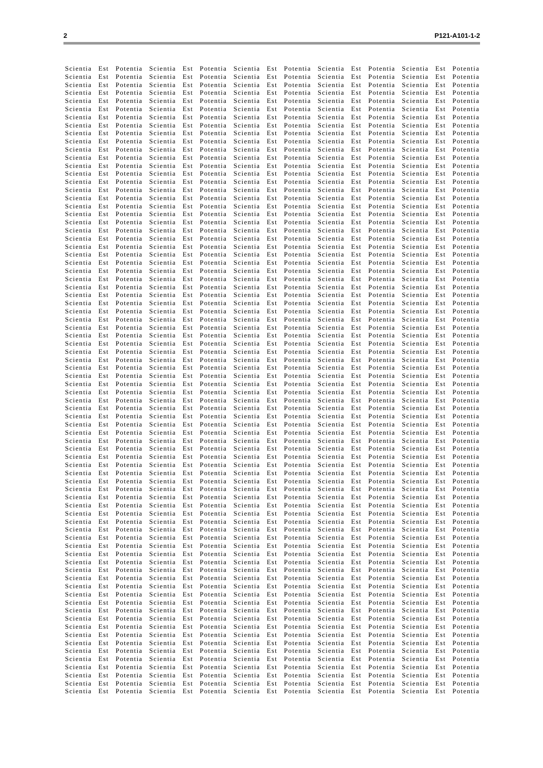2 P121-A101-1-2
Scientia Est Potentia Scientia Est Potentia Scientia Est Potentia Scientia Est Potentia Scientia Est Potentia
Scientia Est Potentia Scientia Est Potentia Scientia Est Potentia Scientia Est Potentia Scientia Est Potentia
Scientia Est Potentia Scientia Est Potentia Scientia Est Potentia Scientia Est Potentia Scientia Est Potentia
Scientia Est Potentia Scientia Est Potentia Scientia Est Potentia Scientia Est Potentia Scientia Est Potentia
Scientia Est Potentia Scientia Est Potentia Scientia Est Potentia Scientia Est Potentia Scientia Est Potentia
Scientia Est Potentia Scientia Est Potentia Scientia Est Potentia Scientia Est Potentia Scientia Est Potentia
Scientia Est Potentia Scientia Est Potentia Scientia Est Potentia Scientia Est Potentia Scientia Est Potentia
Scientia Est Potentia Scientia Est Potentia Scientia Est Potentia Scientia Est Potentia Scientia Est Potentia
Scientia Est Potentia Scientia Est Potentia Scientia Est Potentia Scientia Est Potentia Scientia Est Potentia
Scientia Est Potentia Scientia Est Potentia Scientia Est Potentia Scientia Est Potentia Scientia Est Potentia
Scientia Est Potentia Scientia Est Potentia Scientia Est Potentia Scientia Est Potentia Scientia Est Potentia
Scientia Est Potentia Scientia Est Potentia Scientia Est Potentia Scientia Est Potentia Scientia Est Potentia
Scientia Est Potentia Scientia Est Potentia Scientia Est Potentia Scientia Est Potentia Scientia Est Potentia
Scientia Est Potentia Scientia Est Potentia Scientia Est Potentia Scientia Est Potentia Scientia Est Potentia
Scientia Est Potentia Scientia Est Potentia Scientia Est Potentia Scientia Est Potentia Scientia Est Potentia
Scientia Est Potentia Scientia Est Potentia Scientia Est Potentia Scientia Est Potentia Scientia Est Potentia
Scientia Est Potentia Scientia Est Potentia Scientia Est Potentia Scientia Est Potentia Scientia Est Potentia
Scientia Est Potentia Scientia Est Potentia Scientia Est Potentia Scientia Est Potentia Scientia Est Potentia
Scientia Est Potentia Scientia Est Potentia Scientia Est Potentia Scientia Est Potentia Scientia Est Potentia
Scientia Est Potentia Scientia Est Potentia Scientia Est Potentia Scientia Est Potentia Scientia Est Potentia
Scientia Est Potentia Scientia Est Potentia Scientia Est Potentia Scientia Est Potentia Scientia Est Potentia
Scientia Est Potentia Scientia Est Potentia Scientia Est Potentia Scientia Est Potentia Scientia Est Potentia
Scientia Est Potentia Scientia Est Potentia Scientia Est Potentia Scientia Est Potentia Scientia Est Potentia
Scientia Est Potentia Scientia Est Potentia Scientia Est Potentia Scientia Est Potentia Scientia Est Potentia
Scientia Est Potentia Scientia Est Potentia Scientia Est Potentia Scientia Est Potentia Scientia Est Potentia
Scientia Est Potentia Scientia Est Potentia Scientia Est Potentia Scientia Est Potentia Scientia Est Potentia
Scientia Est Potentia Scientia Est Potentia Scientia Est Potentia Scientia Est Potentia Scientia Est Potentia
Scientia Est Potentia Scientia Est Potentia Scientia Est Potentia Scientia Est Potentia Scientia Est Potentia
Scientia Est Potentia Scientia Est Potentia Scientia Est Potentia Scientia Est Potentia Scientia Est Potentia
Scientia Est Potentia Scientia Est Potentia Scientia Est Potentia Scientia Est Potentia Scientia Est Potentia
Scientia Est Potentia Scientia Est Potentia Scientia Est Potentia Scientia Est Potentia Scientia Est Potentia
Scientia Est Potentia Scientia Est Potentia Scientia Est Potentia Scientia Est Potentia Scientia Est Potentia
Scientia Est Potentia Scientia Est Potentia Scientia Est Potentia Scientia Est Potentia Scientia Est Potentia
Scientia Est Potentia Scientia Est Potentia Scientia Est Potentia Scientia Est Potentia Scientia Est Potentia
Scientia Est Potentia Scientia Est Potentia Scientia Est Potentia Scientia Est Potentia Scientia Est Potentia
Scientia Est Potentia Scientia Est Potentia Scientia Est Potentia Scientia Est Potentia Scientia Est Potentia
Scientia Est Potentia Scientia Est Potentia Scientia Est Potentia Scientia Est Potentia Scientia Est Potentia
Scientia Est Potentia Scientia Est Potentia Scientia Est Potentia Scientia Est Potentia Scientia Est Potentia
Scientia Est Potentia Scientia Est Potentia Scientia Est Potentia Scientia Est Potentia Scientia Est Potentia
Scientia Est Potentia Scientia Est Potentia Scientia Est Potentia Scientia Est Potentia Scientia Est Potentia
Scientia Est Potentia Scientia Est Potentia Scientia Est Potentia Scientia Est Potentia Scientia Est Potentia
Scientia Est Potentia Scientia Est Potentia Scientia Est Potentia Scientia Est Potentia Scientia Est Potentia
Scientia Est Potentia Scientia Est Potentia Scientia Est Potentia Scientia Est Potentia Scientia Est Potentia
Scientia Est Potentia Scientia Est Potentia Scientia Est Potentia Scientia Est Potentia Scientia Est Potentia
Scientia Est Potentia Scientia Est Potentia Scientia Est Potentia Scientia Est Potentia Scientia Est Potentia
Scientia Est Potentia Scientia Est Potentia Scientia Est Potentia Scientia Est Potentia Scientia Est Potentia
Scientia Est Potentia Scientia Est Potentia Scientia Est Potentia Scientia Est Potentia Scientia Est Potentia
Scientia Est Potentia Scientia Est Potentia Scientia Est Potentia Scientia Est Potentia Scientia Est Potentia
Scientia Est Potentia Scientia Est Potentia Scientia Est Potentia Scientia Est Potentia Scientia Est Potentia
Scientia Est Potentia Scientia Est Potentia Scientia Est Potentia Scientia Est Potentia Scientia Est Potentia
Scientia Est Potentia Scientia Est Potentia Scientia Est Potentia Scientia Est Potentia Scientia Est Potentia
Scientia Est Potentia Scientia Est Potentia Scientia Est Potentia Scientia Est Potentia Scientia Est Potentia
Scientia Est Potentia Scientia Est Potentia Scientia Est Potentia Scientia Est Potentia Scientia Est Potentia
Scientia Est Potentia Scientia Est Potentia Scientia Est Potentia Scientia Est Potentia Scientia Est Potentia
Scientia Est Potentia Scientia Est Potentia Scientia Est Potentia Scientia Est Potentia Scientia Est Potentia
Scientia Est Potentia Scientia Est Potentia Scientia Est Potentia Scientia Est Potentia Scientia Est Potentia
Scientia Est Potentia Scientia Est Potentia Scientia Est Potentia Scientia Est Potentia Scientia Est Potentia
Scientia Est Potentia Scientia Est Potentia Scientia Est Potentia Scientia Est Potentia Scientia Est Potentia
Scientia Est Potentia Scientia Est Potentia Scientia Est Potentia Scientia Est Potentia Scientia Est Potentia
Scientia Est Potentia Scientia Est Potentia Scientia Est Potentia Scientia Est Potentia Scientia Est Potentia
Scientia Est Potentia Scientia Est Potentia Scientia Est Potentia Scientia Est Potentia Scientia Est Potentia
Scientia Est Potentia Scientia Est Potentia Scientia Est Potentia Scientia Est Potentia Scientia Est Potentia
Scientia Est Potentia Scientia Est Potentia Scientia Est Potentia Scientia Est Potentia Scientia Est Potentia
Scientia Est Potentia Scientia Est Potentia Scientia Est Potentia Scientia Est Potentia Scientia Est Potentia
Scientia Est Potentia Scientia Est Potentia Scientia Est Potentia Scientia Est Potentia Scientia Est Potentia
Scientia Est Potentia Scientia Est Potentia Scientia Est Potentia Scientia Est Potentia Scientia Est Potentia
Scientia Est Potentia Scientia Est Potentia Scientia Est Potentia Scientia Est Potentia Scientia Est Potentia
Scientia Est Potentia Scientia Est Potentia Scientia Est Potentia Scientia Est Potentia Scientia Est Potentia
Scientia Est Potentia Scientia Est Potentia Scientia Est Potentia Scientia Est Potentia Scientia Est Potentia
Scientia Est Potentia Scientia Est Potentia Scientia Est Potentia Scientia Est Potentia Scientia Est Potentia
Scientia Est Potentia Scientia Est Potentia Scientia Est Potentia Scientia Est Potentia Scientia Est Potentia
Scientia Est Potentia Scientia Est Potentia Scientia Est Potentia Scientia Est Potentia Scientia Est Potentia
Scientia Est Potentia Scientia Est Potentia Scientia Est Potentia Scientia Est Potentia Scientia Est Potentia
Scientia Est Potentia Scientia Est Potentia Scientia Est Potentia Scientia Est Potentia Scientia Est Potentia
Scientia Est Potentia Scientia Est Potentia Scientia Est Potentia Scientia Est Potentia Scientia Est Potentia
Scientia Est Potentia Scientia Est Potentia Scientia Est Potentia Scientia Est Potentia Scientia Est Potentia
Scientia Est Potentia Scientia Est Potentia Scientia Est Potentia Scientia Est Potentia Scientia Est Potentia
Scientia Est Potentia Scientia Est Potentia Scientia Est Potentia Scientia Est Potentia Scientia Est Potentia